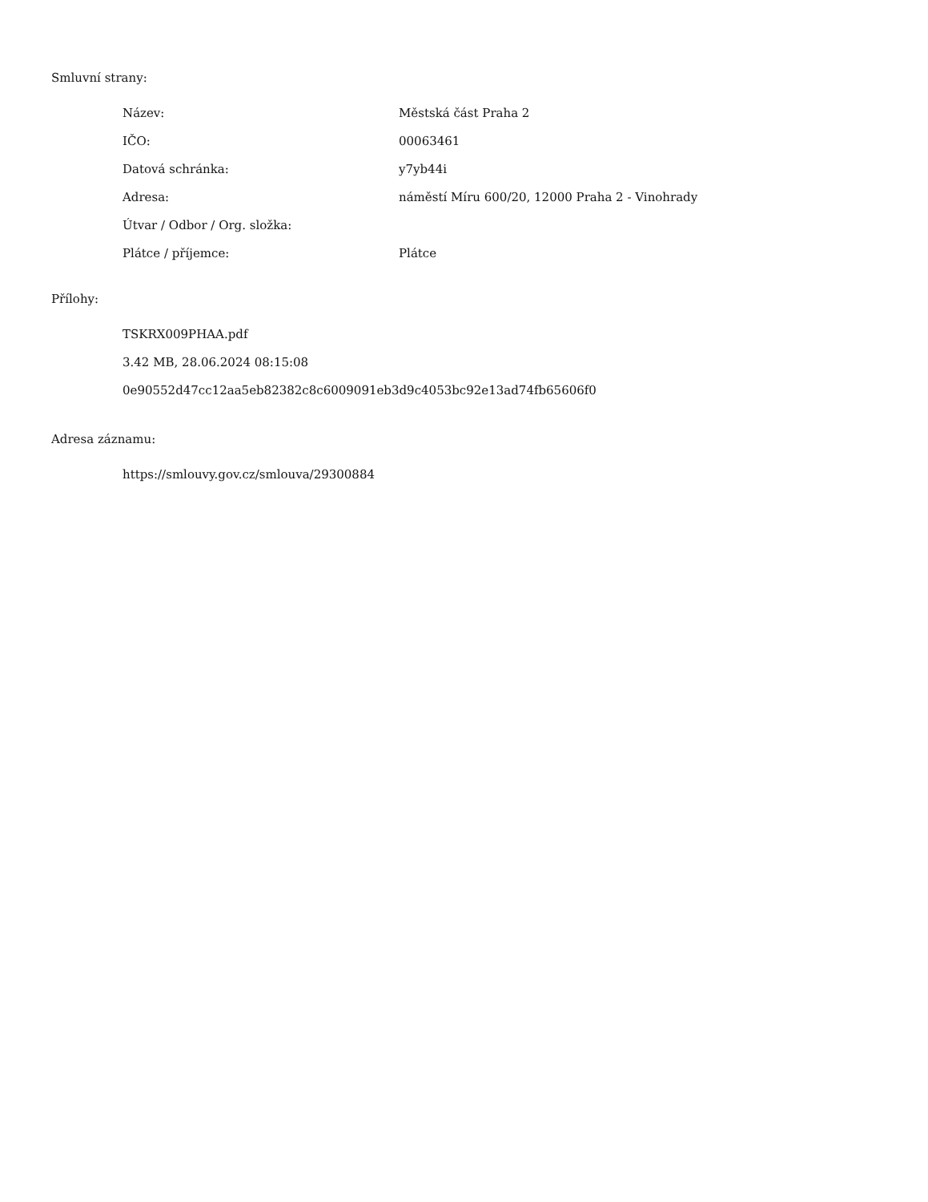Smluvní strany:
| Název: | Městská část Praha 2 |
| IČO: | 00063461 |
| Datová schránka: | y7yb44i |
| Adresa: | náměstí Míru 600/20, 12000 Praha 2 - Vinohrady |
| Útvar / Odbor / Org. složka: | |
| Plátce / příjemce: | Plátce |
Přílohy:
TSKRX009PHAA.pdf
3.42 MB, 28.06.2024 08:15:08
0e90552d47cc12aa5eb82382c8c6009091eb3d9c4053bc92e13ad74fb65606f0
Adresa záznamu:
https://smlouvy.gov.cz/smlouva/29300884